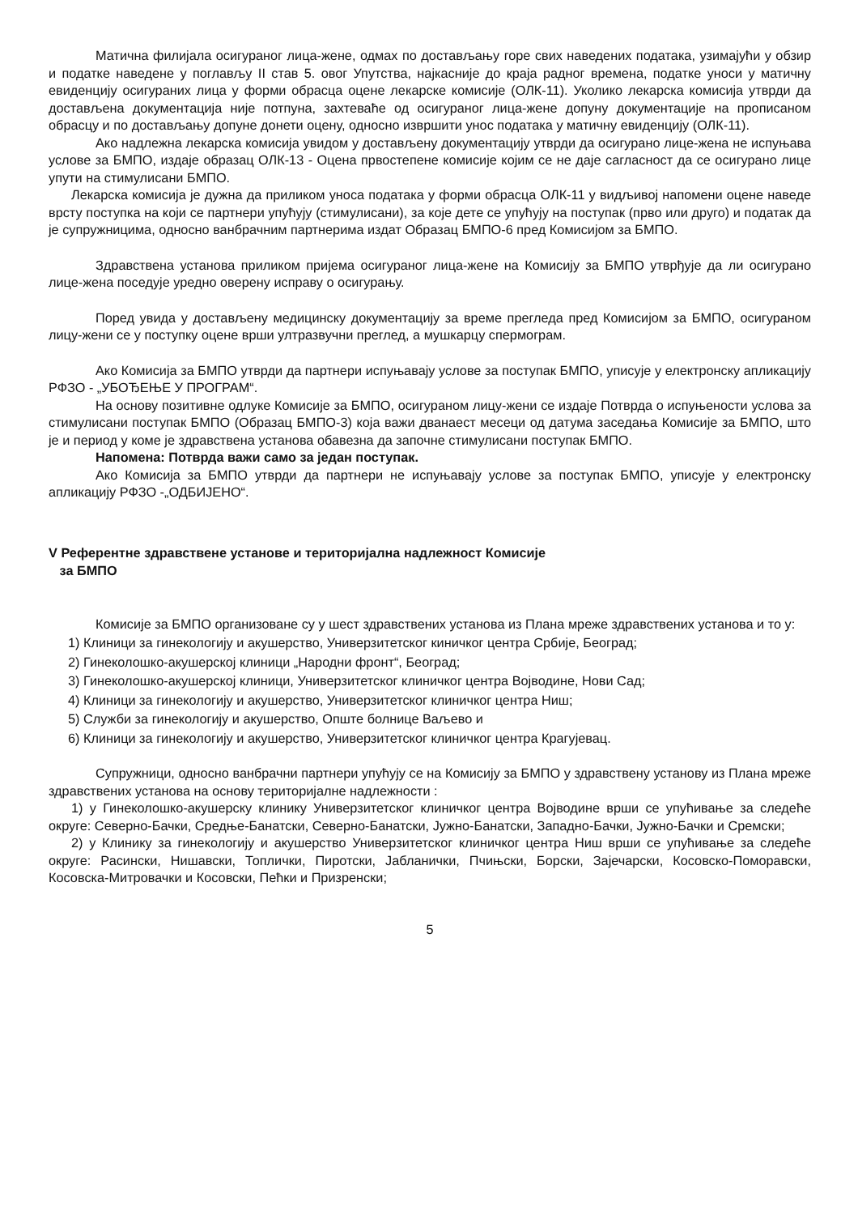Матична филијала осигураног лица-жене, одмах по достављању горе свих наведених података, узимајући у обзир и податке наведене у поглављу II став 5. овог Упутства, најкасније до краја радног времена, податке уноси у матичну евиденцију осигураних лица у форми обрасца оцене лекарске комисије (ОЛК-11). Уколико лекарска комисија утврди да достављена документација није потпуна, захтеваће од осигураног лица-жене допуну документације на прописаном обрасцу и по достављању допуне донети оцену, односно извршити унос података у матичну евиденцију (ОЛК-11).
Ако надлежна лекарска комисија увидом у достављену документацију утврди да осигурано лице-жена не испуњава услове за БМПО, издаје образац ОЛК-13 - Оцена првостепене комисије којим се не даје сагласност да се осигурано лице упути на стимулисани БМПО.
Лекарска комисија је дужна да приликом уноса података у форми обрасца ОЛК-11 у видљивој напомени оцене наведе врсту поступка на који се партнери упућују (стимулисани), за које дете се упућују на поступак (прво или друго) и податак да је супружницима, односно ванбрачним партнерима издат Образац БМПО-6 пред Комисијом за БМПО.
Здравствена установа приликом пријема осигураног лица-жене на Комисију за БМПО утврђује да ли осигурано лице-жена поседује уредно оверену исправу о осигурању.
Поред увида у достављену медицинску документацију за време прегледа пред Комисијом за БМПО, осигураном лицу-жени се у поступку оцене врши ултразвучни преглед, а мушкарцу спермограм.
Ако Комисија за БМПО утврди да партнери испуњавају услове за поступак БМПО, уписује у електронску апликацију РФЗО - „УБОЂЕЊЕ У ПРОГРАМ“.
На основу позитивне одлуке Комисије за БМПО, осигураном лицу-жени се издаје Потврда о испуњености услова за стимулисани поступак БМПО (Образац БМПО-3) која важи дванаест месеци од датума заседања Комисије за БМПО, што је и период у коме је здравствена установа обавезна да започне стимулисани поступак БМПО.
Напомена: Потврда важи само за један поступак.
Ако Комисија за БМПО утврди да партнери не испуњавају услове за поступак БМПО, уписује у електронску апликацију РФЗО -„ОДБИЈЕНО“.
V Референтне здравствене установе и територијална надлежност Комисије
за БМПО
Комисије за БМПО организоване су у шест здравствених установа из Плана мреже здравствених установа и то у:
1) Клиници за гинекологију и акушерство, Универзитетског киничког центра Србије, Београд;
2) Гинеколошко-акушерској клиници „Народни фронт“, Београд;
3) Гинеколошко-акушерској клиници, Универзитетског клиничког центра Војводине, Нови Сад;
4) Клиници за гинекологију и акушерство, Универзитетског клиничког центра Ниш;
5) Служби за гинекологију и акушерство, Опште болнице Ваљево и
6) Клиници за гинекологију и акушерство, Универзитетског клиничког центра Крагујевац.
Супружници, односно ванбрачни партнери упућују се на Комисију за БМПО у здравствену установу из Плана мреже здравствених установа на основу територијалне надлежности :
1) у Гинеколошко-акушерску клинику Универзитетског клиничког центра Војводине врши се упућивање за следеће округе: Северно-Бачки, Средње-Банатски, Северно-Банатски, Јужно-Банатски, Западно-Бачки, Јужно-Бачки и Сремски;
2) у Клинику за гинекологију и акушерство Универзитетског клиничког центра Ниш врши се упућивање за следеће округе: Расински, Нишавски, Топлички, Пиротски, Јабланички, Пчињски, Борски, Зајечарски, Косовско-Поморавски, Косовска-Митровачки и Косовски, Пећки и Призренски;
5